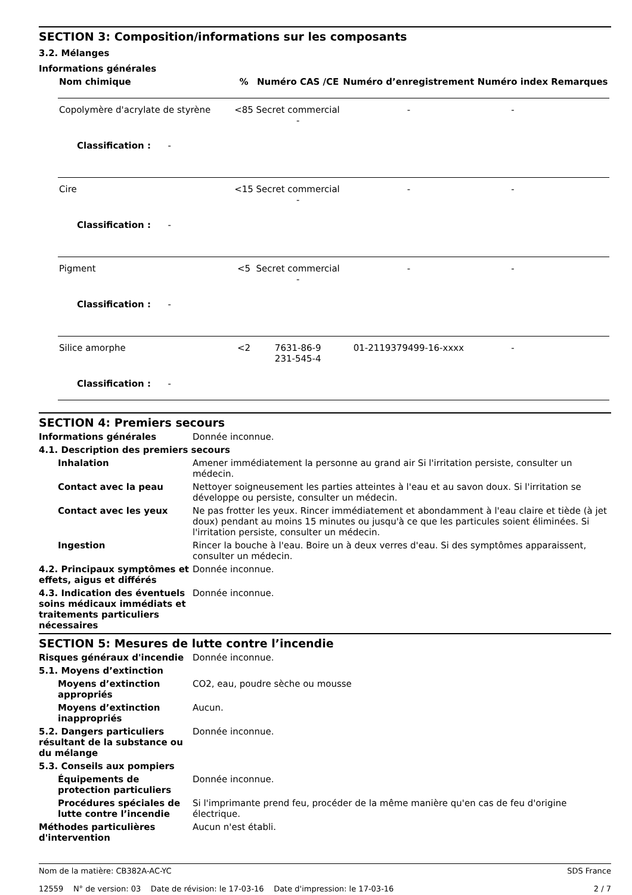SECTION 3: Composition/informations sur les composants
3.2. Mélanges
Informations générales
| Nom chimique | % | Numéro CAS /CE | Numéro d’enregistrement | Numéro index | Remarques |
| --- | --- | --- | --- | --- | --- |
| Copolymère d'acrylate de styrène | <85 | Secret commercial - | - | - | |
| Classification : - | | | | | |
| Cire | <15 | Secret commercial - | - | - | |
| Classification : - | | | | | |
| Pigment | <5 | Secret commercial - | - | - | |
| Classification : - | | | | | |
| Silice amorphe | <2 | 7631-86-9 231-545-4 | 01-2119379499-16-xxxx | - | |
| Classification : - | | | | | |
SECTION 4: Premiers secours
Informations générales Donnée inconnue.
4.1. Description des premiers secours
Inhalation Amener immédiatement la personne au grand air Si l'irritation persiste, consulter un médecin.
Contact avec la peau Nettoyer soigneusement les parties atteintes à l'eau et au savon doux. Si l'irritation se développe ou persiste, consulter un médecin.
Contact avec les yeux Ne pas frotter les yeux. Rincer immédiatement et abondamment à l'eau claire et tiède (à jet doux) pendant au moins 15 minutes ou jusqu'à ce que les particules soient éliminées. Si l'irritation persiste, consulter un médecin.
Ingestion Rincer la bouche à l'eau. Boire un à deux verres d'eau. Si des symptômes apparaissent, consulter un médecin.
4.2. Principaux symptômes et effets, aigus et différés
Donnée inconnue.
4.3. Indication des éventuels soins médicaux immédiats et traitements particuliers nécessaires
Donnée inconnue.
SECTION 5: Mesures de lutte contre l’incendie
Risques généraux d'incendie Donnée inconnue.
5.1. Moyens d’extinction
Moyens d’extinction appropriés
CO2, eau, poudre sèche ou mousse
Moyens d’extinction inappropriés
Aucun.
5.2. Dangers particuliers résultant de la substance ou du mélange
Donnée inconnue.
5.3. Conseils aux pompiers
Équipements de protection particuliers
Donnée inconnue.
Procédures spéciales de lutte contre l’incendie
Si l'imprimante prend feu, procéder de la même manière qu'en cas de feu d'origine électrique.
Méthodes particulières d'intervention
Aucun n'est établi.
Nom de la matière: CB382A-AC-YC
12559 N° de version: 03 Date de révision: le 17-03-16 Date d'impression: le 17-03-16
SDS France
2 / 7